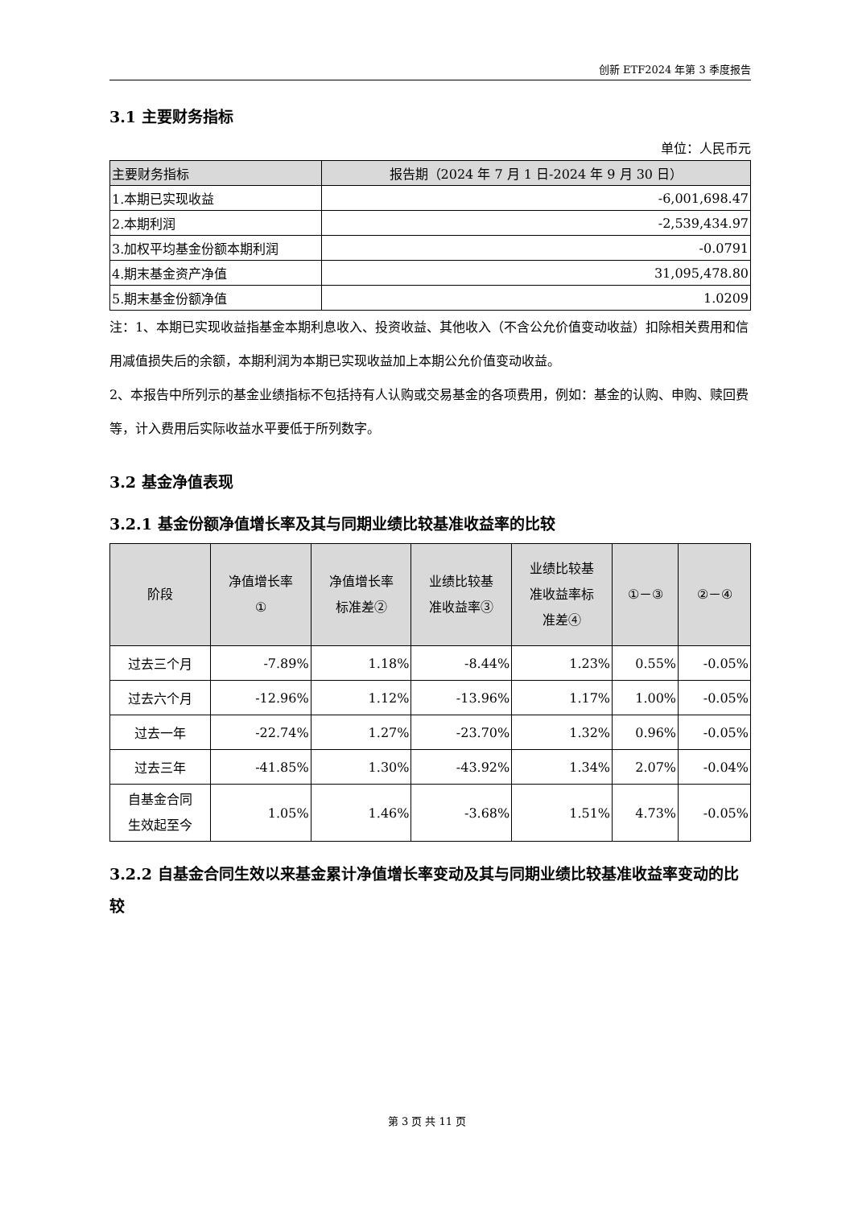创新 ETF2024 年第 3 季度报告
3.1 主要财务指标
单位：人民币元
| 主要财务指标 | 报告期（2024 年 7 月 1 日-2024 年 9 月 30 日） |
| --- | --- |
| 1.本期已实现收益 | -6,001,698.47 |
| 2.本期利润 | -2,539,434.97 |
| 3.加权平均基金份额本期利润 | -0.0791 |
| 4.期末基金资产净值 | 31,095,478.80 |
| 5.期末基金份额净值 | 1.0209 |
注：1、本期已实现收益指基金本期利息收入、投资收益、其他收入（不含公允价值变动收益）扣除相关费用和信用减值损失后的余额，本期利润为本期已实现收益加上本期公允价值变动收益。
2、本报告中所列示的基金业绩指标不包括持有人认购或交易基金的各项费用，例如：基金的认购、申购、赎回费等，计入费用后实际收益水平要低于所列数字。
3.2 基金净值表现
3.2.1 基金份额净值增长率及其与同期业绩比较基准收益率的比较
| 阶段 | 净值增长率 ① | 净值增长率 标准差② | 业绩比较基 准收益率③ | 业绩比较基 准收益率标 准差④ | ①－③ | ②－④ |
| --- | --- | --- | --- | --- | --- | --- |
| 过去三个月 | -7.89% | 1.18% | -8.44% | 1.23% | 0.55% | -0.05% |
| 过去六个月 | -12.96% | 1.12% | -13.96% | 1.17% | 1.00% | -0.05% |
| 过去一年 | -22.74% | 1.27% | -23.70% | 1.32% | 0.96% | -0.05% |
| 过去三年 | -41.85% | 1.30% | -43.92% | 1.34% | 2.07% | -0.04% |
| 自基金合同 生效起至今 | 1.05% | 1.46% | -3.68% | 1.51% | 4.73% | -0.05% |
3.2.2 自基金合同生效以来基金累计净值增长率变动及其与同期业绩比较基准收益率变动的比较
第 3 页 共 11 页